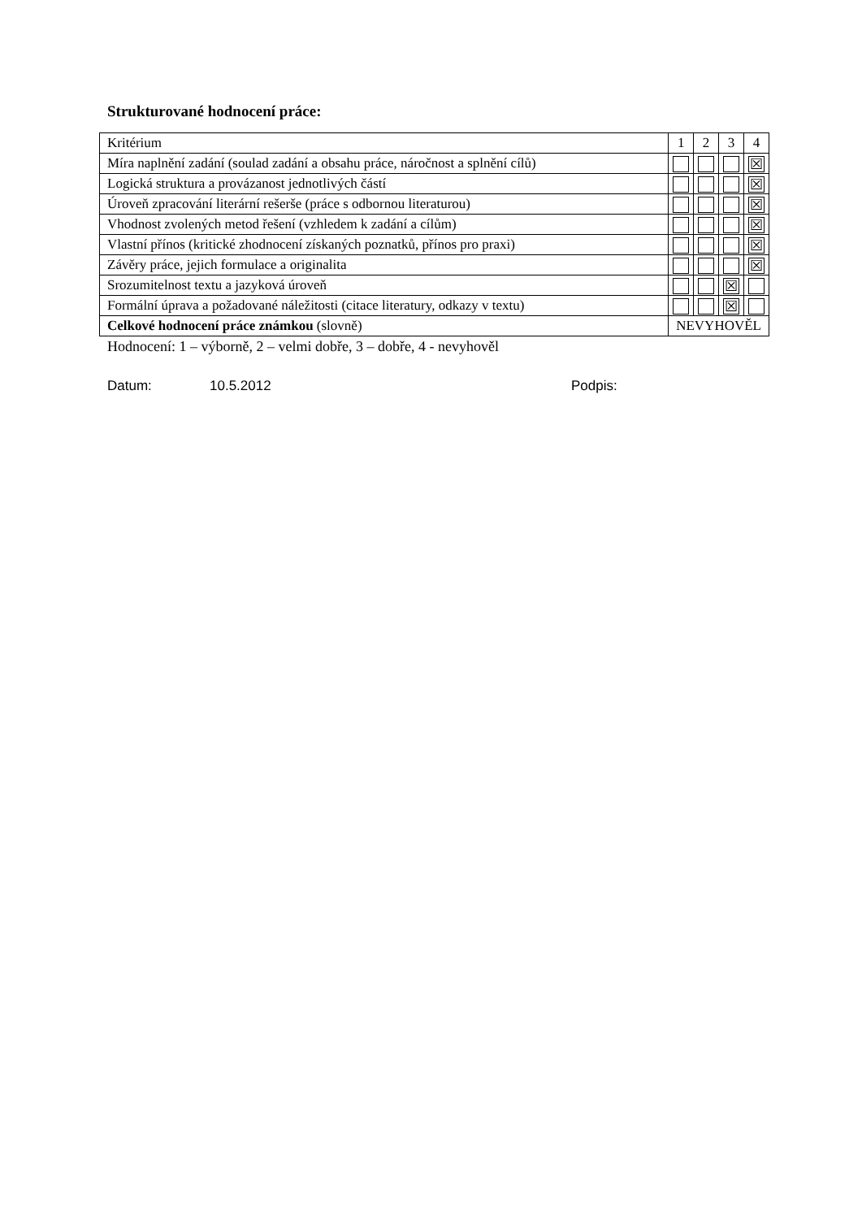Strukturované hodnocení práce:
| Kritérium | 1 | 2 | 3 | 4 |
| Míra naplnění zadání (soulad zadání a obsahu práce, náročnost a splnění cílů) | | | | ☒ |
| Logická struktura a provázanost jednotlivých částí | | | | ☒ |
| Úroveň zpracování literární rešerše (práce s odbornou literaturou) | | | | ☒ |
| Vhodnost zvolených metod řešení (vzhledem k zadání a cílům) | | | | ☒ |
| Vlastní přínos (kritické zhodnocení získaných poznatků, přínos pro praxi) | | | | ☒ |
| Závěry práce, jejich formulace a originalita | | | | ☒ |
| Srozumitelnost textu a jazyková úroveň | | | ☒ | |
| Formální úprava a požadované náležitosti (citace literatury, odkazy v textu) | | | ☒ | |
| Celkové hodnocení práce známkou (slovně) | NEVYHOVĚL | | | |
Hodnocení: 1 – výborně, 2 – velmi dobře, 3 – dobře, 4 - nevyhověl
Datum: 10.5.2012 Podpis: